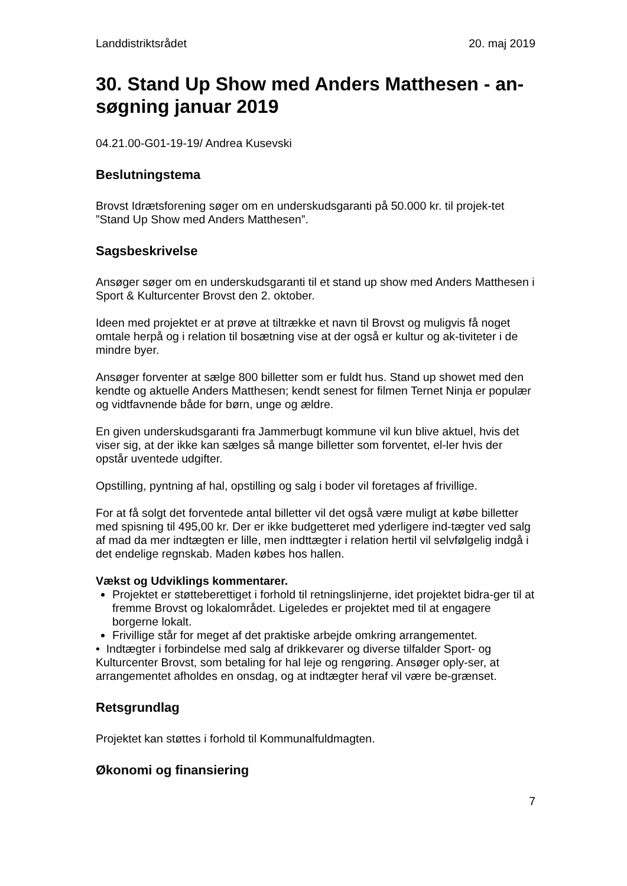Landdistriktsrådet 20. maj 2019
30. Stand Up Show med Anders Matthesen - an-søgning januar 2019
04.21.00-G01-19-19/ Andrea Kusevski
Beslutningstema
Brovst Idrætsforening søger om en underskudsgaranti på 50.000 kr. til projek-tet ”Stand Up Show med Anders Matthesen”.
Sagsbeskrivelse
Ansøger søger om en underskudsgaranti til et stand up show med Anders Matthesen i Sport & Kulturcenter Brovst den 2. oktober.
Ideen med projektet er at prøve at tiltrække et navn til Brovst og muligvis få noget omtale herpå og i relation til bosætning vise at der også er kultur og ak-tiviteter i de mindre byer.
Ansøger forventer at sælge 800 billetter som er fuldt hus. Stand up showet med den kendte og aktuelle Anders Matthesen; kendt senest for filmen Ternet Ninja er populær og vidtfavnende både for børn, unge og ældre.
En given underskudsgaranti fra Jammerbugt kommune vil kun blive aktuel, hvis det viser sig, at der ikke kan sælges så mange billetter som forventet, el-ler hvis der opstår uventede udgifter.
Opstilling, pyntning af hal, opstilling og salg i boder vil foretages af frivillige.
For at få solgt det forventede antal billetter vil det også være muligt at købe billetter med spisning til 495,00 kr. Der er ikke budgetteret med yderligere ind-tægter ved salg af mad da mer indtægten er lille, men indttægter i relation hertil vil selvfølgelig indgå i det endelige regnskab. Maden købes hos hallen.
Vækst og Udviklings kommentarer.
Projektet er støtteberettiget i forhold til retningslinjerne, idet projektet bidra-ger til at fremme Brovst og lokalområdet. Ligeledes er projektet med til at engagere borgerne lokalt.
Frivillige står for meget af det praktiske arbejde omkring arrangementet.
• Indtægter i forbindelse med salg af drikkevarer og diverse tilfalder Sport- og Kulturcenter Brovst, som betaling for hal leje og rengøring. Ansøger oply-ser, at arrangementet afholdes en onsdag, og at indtægter heraf vil være be-grænset.
Retsgrundlag
Projektet kan støttes i forhold til Kommunalfuldmagten.
Økonomi og finansiering
7